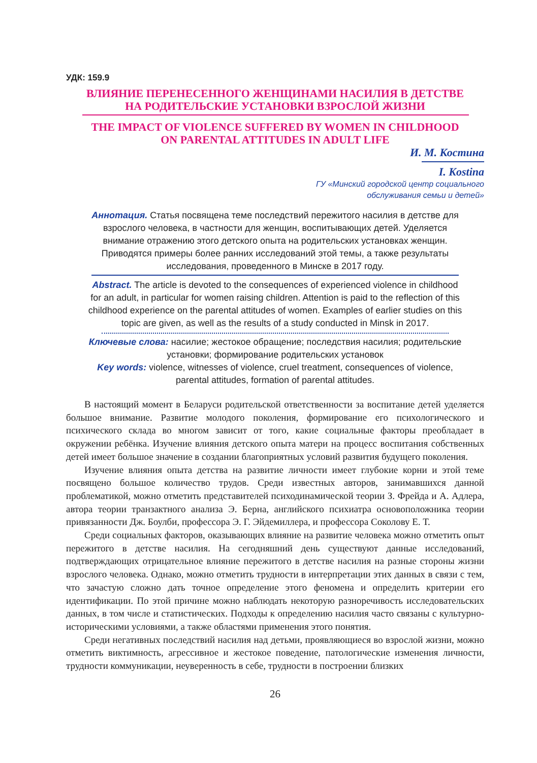УДК: 159.9
ВЛИЯНИЕ ПЕРЕНЕСЕННОГО ЖЕНЩИНАМИ НАСИЛИЯ В ДЕТСТВЕ
НА РОДИТЕЛЬСКИЕ УСТАНОВКИ ВЗРОСЛОЙ ЖИЗНИ
THE IMPACT OF VIOLENCE SUFFERED BY WOMEN IN CHILDHOOD
ON PARENTAL ATTITUDES IN ADULT LIFE
И. М. Костина
I. Kostina
ГУ «Минский городской центр социального
обслуживания семьи и детей»
Аннотация. Статья посвящена теме последствий пережитого насилия в детстве для взрослого человека, в частности для женщин, воспитывающих детей. Уделяется внимание отражению этого детского опыта на родительских установках женщин. Приводятся примеры более ранних исследований этой темы, а также результаты исследования, проведенного в Минске в 2017 году.
Abstract. The article is devoted to the consequences of experienced violence in childhood for an adult, in particular for women raising children. Attention is paid to the reflection of this childhood experience on the parental attitudes of women. Examples of earlier studies on this topic are given, as well as the results of a study conducted in Minsk in 2017.
Ключевые слова: насилие; жестокое обращение; последствия насилия; родительские установки; формирование родительских установок
Key words: violence, witnesses of violence, cruel treatment, consequences of violence, parental attitudes, formation of parental attitudes.
В настоящий момент в Беларуси родительской ответственности за воспитание детей уделяется большое внимание. Развитие молодого поколения, формирование его психологического и психического склада во многом зависит от того, какие социальные факторы преобладает в окружении ребёнка. Изучение влияния детского опыта матери на процесс воспитания собственных детей имеет большое значение в создании благоприятных условий развития будущего поколения.
Изучение влияния опыта детства на развитие личности имеет глубокие корни и этой теме посвящено большое количество трудов. Среди известных авторов, занимавшихся данной проблематикой, можно отметить представителей психодинамической теории З. Фрейда и А. Адлера, автора теории транзактного анализа Э. Берна, английского психиатра основоположника теории привязанности Дж. Боулби, профессора Э. Г. Эйдемиллера, и профессора Соколову Е. Т.
Среди социальных факторов, оказывающих влияние на развитие человека можно отметить опыт пережитого в детстве насилия. На сегодняшний день существуют данные исследований, подтверждающих отрицательное влияние пережитого в детстве насилия на разные стороны жизни взрослого человека. Однако, можно отметить трудности в интерпретации этих данных в связи с тем, что зачастую сложно дать точное определение этого феномена и определить критерии его идентификации. По этой причине можно наблюдать некоторую разноречивость исследовательских данных, в том числе и статистических. Подходы к определению насилия часто связаны с культурно-историческими условиями, а также областями применения этого понятия.
Среди негативных последствий насилия над детьми, проявляющиеся во взрослой жизни, можно отметить виктимность, агрессивное и жестокое поведение, патологические изменения личности, трудности коммуникации, неуверенность в себе, трудности в построении близких
26